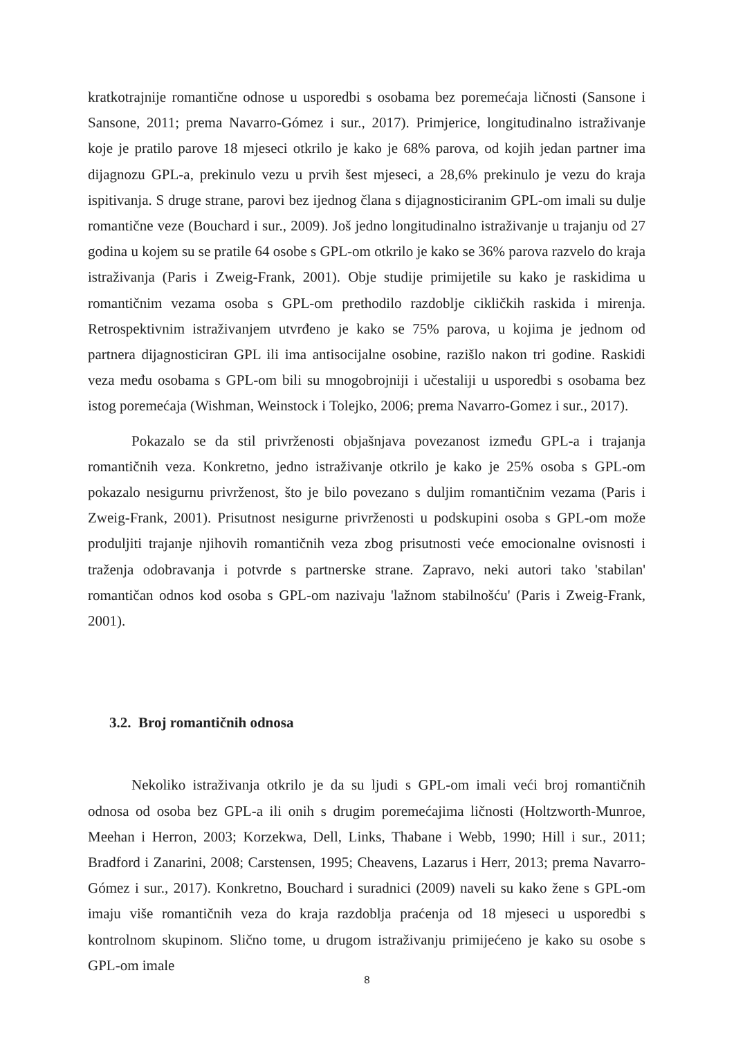kratkotrajnije romantične odnose u usporedbi s osobama bez poremećaja ličnosti (Sansone i Sansone, 2011; prema Navarro-Gómez i sur., 2017). Primjerice, longitudinalno istraživanje koje je pratilo parove 18 mjeseci otkrilo je kako je 68% parova, od kojih jedan partner ima dijagnozu GPL-a, prekinulo vezu u prvih šest mjeseci, a 28,6% prekinulo je vezu do kraja ispitivanja. S druge strane, parovi bez ijednog člana s dijagnosticiranim GPL-om imali su dulje romantične veze (Bouchard i sur., 2009). Još jedno longitudinalno istraživanje u trajanju od 27 godina u kojem su se pratile 64 osobe s GPL-om otkrilo je kako se 36% parova razvelo do kraja istraživanja (Paris i Zweig-Frank, 2001). Obje studije primijetile su kako je raskidima u romantičnim vezama osoba s GPL-om prethodilo razdoblje cikličkih raskida i mirenja. Retrospektivnim istraživanjem utvrđeno je kako se 75% parova, u kojima je jednom od partnera dijagnosticiran GPL ili ima antisocijalne osobine, razišlo nakon tri godine. Raskidi veza među osobama s GPL-om bili su mnogobrojniji i učestaliji u usporedbi s osobama bez istog poremećaja (Wishman, Weinstock i Tolejko, 2006; prema Navarro-Gomez i sur., 2017).
Pokazalo se da stil privrženosti objašnjava povezanost između GPL-a i trajanja romantičnih veza. Konkretno, jedno istraživanje otkrilo je kako je 25% osoba s GPL-om pokazalo nesigurnu privrženost, što je bilo povezano s duljim romantičnim vezama (Paris i Zweig-Frank, 2001). Prisutnost nesigurne privrženosti u podskupini osoba s GPL-om može produljiti trajanje njihovih romantičnih veza zbog prisutnosti veće emocionalne ovisnosti i traženja odobravanja i potvrde s partnerske strane. Zapravo, neki autori tako 'stabilan' romantičan odnos kod osoba s GPL-om nazivaju 'lažnom stabilnošću' (Paris i Zweig-Frank, 2001).
3.2. Broj romantičnih odnosa
Nekoliko istraživanja otkrilo je da su ljudi s GPL-om imali veći broj romantičnih odnosa od osoba bez GPL-a ili onih s drugim poremećajima ličnosti (Holtzworth-Munroe, Meehan i Herron, 2003; Korzekwa, Dell, Links, Thabane i Webb, 1990; Hill i sur., 2011; Bradford i Zanarini, 2008; Carstensen, 1995; Cheavens, Lazarus i Herr, 2013; prema Navarro-Gómez i sur., 2017). Konkretno, Bouchard i suradnici (2009) naveli su kako žene s GPL-om imaju više romantičnih veza do kraja razdoblja praćenja od 18 mjeseci u usporedbi s kontrolnom skupinom. Slično tome, u drugom istraživanju primijećeno je kako su osobe s GPL-om imale
8